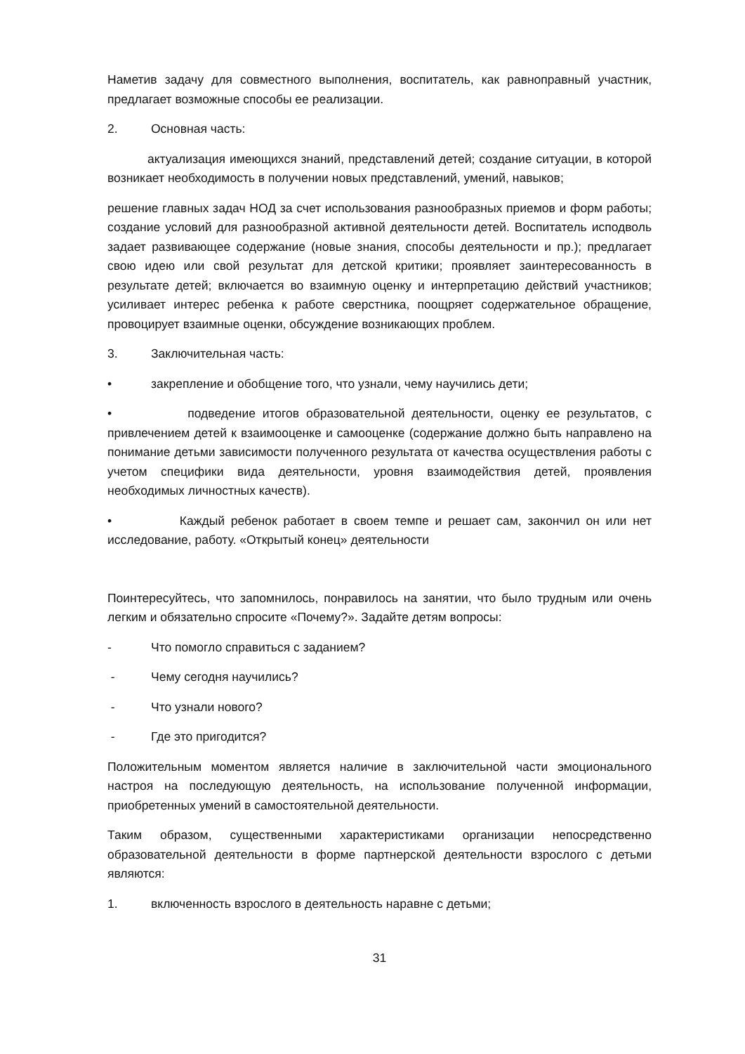Наметив задачу для совместного выполнения, воспитатель, как равноправный участник, предлагает возможные способы ее реализации.
2. Основная часть:
актуализация имеющихся знаний, представлений детей; создание ситуации, в которой возникает необходимость в получении новых представлений, умений, навыков;
решение главных задач НОД за счет использования разнообразных приемов и форм работы; создание условий для разнообразной активной деятельности детей. Воспитатель исподволь задает развивающее содержание (новые знания, способы деятельности и пр.); предлагает свою идею или свой результат для детской критики; проявляет заинтересованность в результате детей; включается во взаимную оценку и интерпретацию действий участников; усиливает интерес ребенка к работе сверстника, поощряет содержательное обращение, провоцирует взаимные оценки, обсуждение возникающих проблем.
3. Заключительная часть:
• закрепление и обобщение того, что узнали, чему научились дети;
• подведение итогов образовательной деятельности, оценку ее результатов, с привлечением детей к взаимооценке и самооценке (содержание должно быть направлено на понимание детьми зависимости полученного результата от качества осуществления работы с учетом специфики вида деятельности, уровня взаимодействия детей, проявления необходимых личностных качеств).
• Каждый ребенок работает в своем темпе и решает сам, закончил он или нет исследование, работу. «Открытый конец» деятельности
Поинтересуйтесь, что запомнилось, понравилось на занятии, что было трудным или очень легким и обязательно спросите «Почему?». Задайте детям вопросы:
- Что помогло справиться с заданием?
- Чему сегодня научились?
- Что узнали нового?
- Где это пригодится?
Положительным моментом является наличие в заключительной части эмоционального настроя на последующую деятельность, на использование полученной информации, приобретенных умений в самостоятельной деятельности.
Таким образом, существенными характеристиками организации непосредственно образовательной деятельности в форме партнерской деятельности взрослого с детьми являются:
1. включенность взрослого в деятельность наравне с детьми;
31